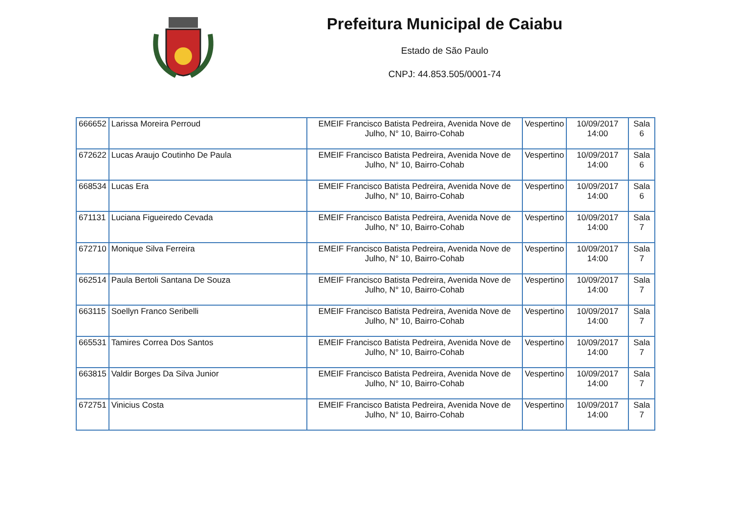Prefeitura Municipal de Caiabu
Estado de São Paulo
CNPJ: 44.853.505/0001-74
| 666652 | Larissa Moreira Perroud | EMEIF Francisco Batista Pedreira, Avenida Nove de Julho, N° 10, Bairro-Cohab | Vespertino | 10/09/2017 14:00 | Sala 6 |
| 672622 | Lucas Araujo Coutinho De Paula | EMEIF Francisco Batista Pedreira, Avenida Nove de Julho, N° 10, Bairro-Cohab | Vespertino | 10/09/2017 14:00 | Sala 6 |
| 668534 | Lucas Era | EMEIF Francisco Batista Pedreira, Avenida Nove de Julho, N° 10, Bairro-Cohab | Vespertino | 10/09/2017 14:00 | Sala 6 |
| 671131 | Luciana Figueiredo Cevada | EMEIF Francisco Batista Pedreira, Avenida Nove de Julho, N° 10, Bairro-Cohab | Vespertino | 10/09/2017 14:00 | Sala 7 |
| 672710 | Monique Silva Ferreira | EMEIF Francisco Batista Pedreira, Avenida Nove de Julho, N° 10, Bairro-Cohab | Vespertino | 10/09/2017 14:00 | Sala 7 |
| 662514 | Paula Bertoli Santana De Souza | EMEIF Francisco Batista Pedreira, Avenida Nove de Julho, N° 10, Bairro-Cohab | Vespertino | 10/09/2017 14:00 | Sala 7 |
| 663115 | Soellyn Franco Seribelli | EMEIF Francisco Batista Pedreira, Avenida Nove de Julho, N° 10, Bairro-Cohab | Vespertino | 10/09/2017 14:00 | Sala 7 |
| 665531 | Tamires Correa Dos Santos | EMEIF Francisco Batista Pedreira, Avenida Nove de Julho, N° 10, Bairro-Cohab | Vespertino | 10/09/2017 14:00 | Sala 7 |
| 663815 | Valdir Borges Da Silva Junior | EMEIF Francisco Batista Pedreira, Avenida Nove de Julho, N° 10, Bairro-Cohab | Vespertino | 10/09/2017 14:00 | Sala 7 |
| 672751 | Vinicius Costa | EMEIF Francisco Batista Pedreira, Avenida Nove de Julho, N° 10, Bairro-Cohab | Vespertino | 10/09/2017 14:00 | Sala 7 |